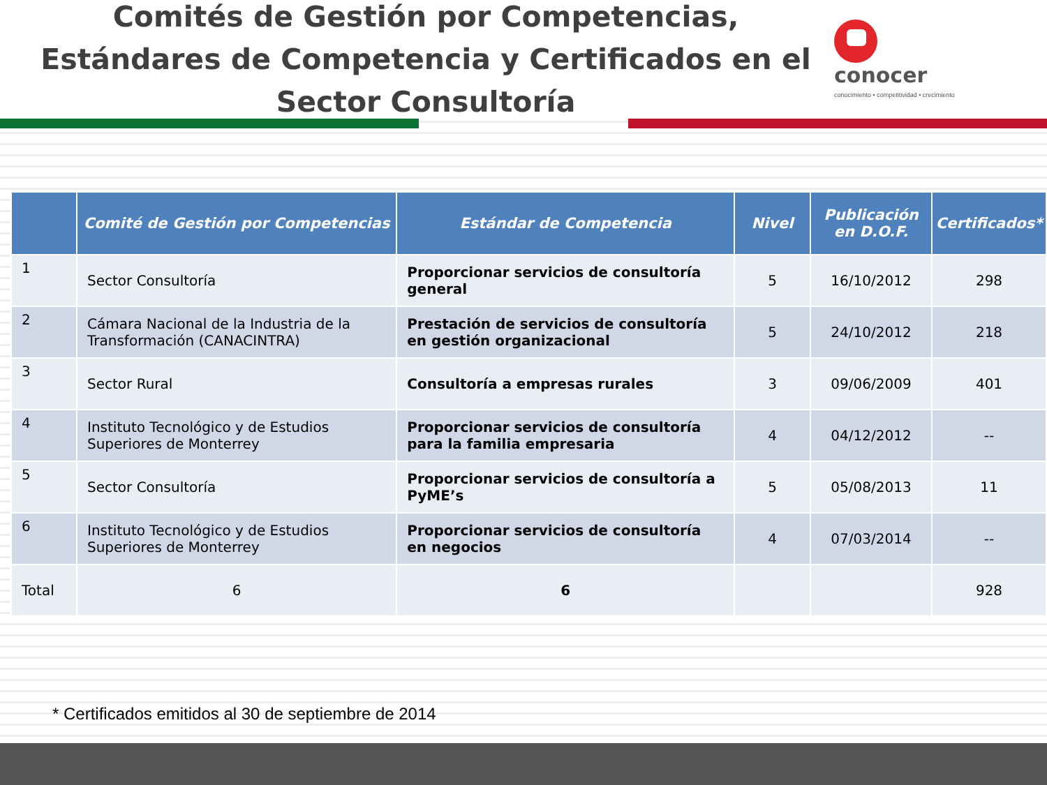Comités de Gestión por Competencias, Estándares de Competencia y Certificados en el Sector Consultoría
conocer
conocimiento • competitividad • crecimiento
| | Comité de Gestión por Competencias | Estándar de Competencia | Nivel | Publicación en D.O.F. | Certificados* |
| --- | --- | --- | --- | --- | --- |
| 1 | Sector Consultoría | Proporcionar servicios de consultoría general | 5 | 16/10/2012 | 298 |
| 2 | Cámara Nacional de la Industria de la Transformación (CANACINTRA) | Prestación de servicios de consultoría en gestión organizacional | 5 | 24/10/2012 | 218 |
| 3 | Sector Rural | Consultoría a empresas rurales | 3 | 09/06/2009 | 401 |
| 4 | Instituto Tecnológico y de Estudios Superiores de Monterrey | Proporcionar servicios de consultoría para la familia empresaria | 4 | 04/12/2012 | -- |
| 5 | Sector Consultoría | Proporcionar servicios de consultoría a PyME’s | 5 | 05/08/2013 | 11 |
| 6 | Instituto Tecnológico y de Estudios Superiores de Monterrey | Proporcionar servicios de consultoría en negocios | 4 | 07/03/2014 | -- |
| Total | 6 | 6 | | | 928 |
* Certificados emitidos al 30 de septiembre de 2014